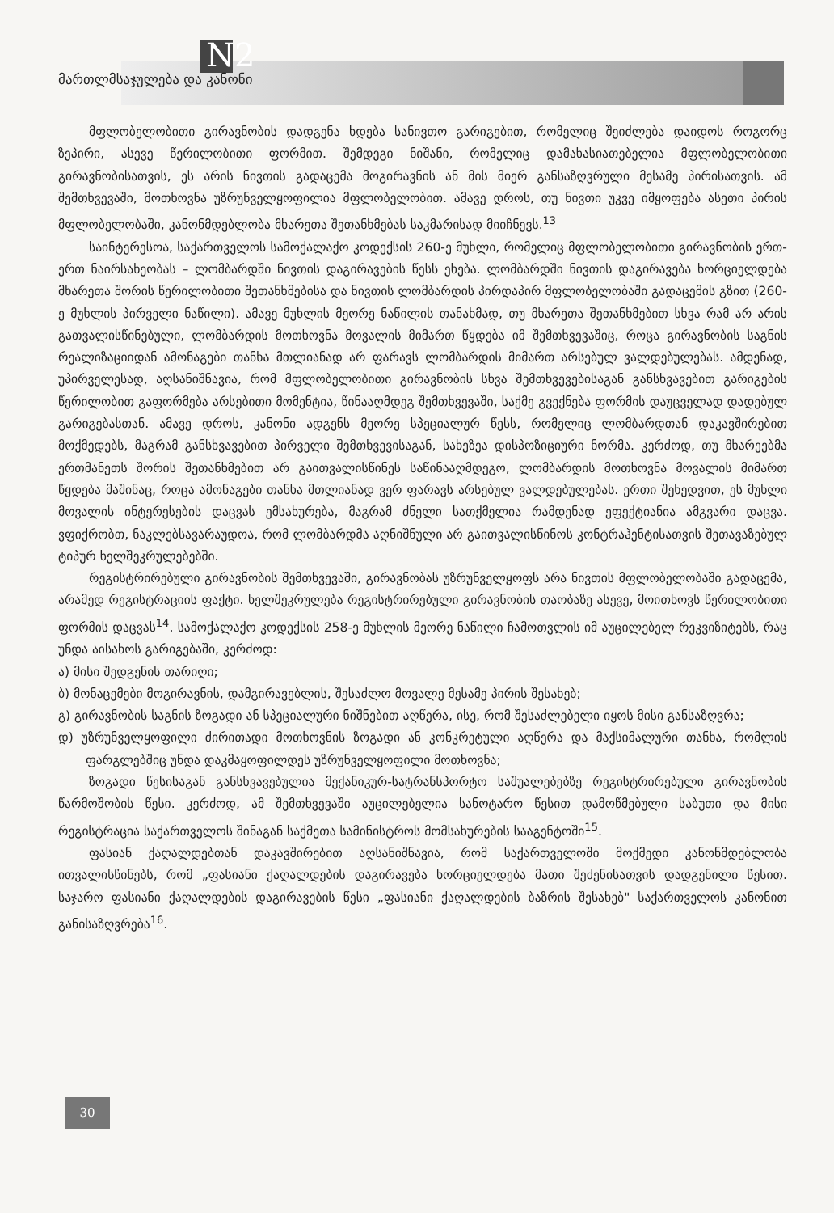N2
მართლმსაჯულება და კანონი
მფლობელობითი გირავნობის დადგენა ხდება სანივთო გარიგებით, რომელიც შეიძლება დაიდოს როგორც ზეპირი, ასევე წერილობითი ფორმით. შემდეგი ნიშანი, რომელიც დამახასიათებელია მფლობელობითი გირავნობისათვის, ეს არის ნივთის გადაცემა მოგირავნის ან მის მიერ განსაზღვრული მესამე პირისათვის. ამ შემთხვევაში, მოთხოვნა უზრუნველყოფილია მფლობელობით. ამავე დროს, თუ ნივთი უკვე იმყოფება ასეთი პირის მფლობელობაში, კანონმდებლობა მხარეთა შეთანხმებას საკმარისად მიიჩნევს.<sup>13</sup>
საინტერესოა, საქართველოს სამოქალაქო კოდექსის 260-ე მუხლი, რომელიც მფლობელობითი გირავნობის ერთ-ერთ ნაირსახეობას – ლომბარდში ნივთის დაგირავების წესს ეხება. ლომბარდში ნივთის დაგირავება ხორციელდება მხარეთა შორის წერილობითი შეთანხმებისა და ნივთის ლომბარდის პირდაპირ მფლობელობაში გადაცემის გზით (260-ე მუხლის პირველი ნაწილი). ამავე მუხლის მეორე ნაწილის თანახმად, თუ მხარეთა შეთანხმებით სხვა რამ არ არის გათვალისწინებული, ლომბარდის მოთხოვნა მოვალის მიმართ წყდება იმ შემთხვევაშიც, როცა გირავნობის საგნის რეალიზაციიდან ამონაგები თანხა მთლიანად არ ფარავს ლომბარდის მიმართ არსებულ ვალდებულებას. ამდენად, უპირველესად, აღსანიშნავია, რომ მფლობელობითი გირავნობის სხვა შემთხვევებისაგან განსხვავებით გარიგების წერილობით გაფორმება არსებითი მომენტია, წინააღმდეგ შემთხვევაში, საქმე გვექნება ფორმის დაუცველად დადებულ გარიგებასთან. ამავე დროს, კანონი ადგენს მეორე სპეციალურ წესს, რომელიც ლომბარდთან დაკავშირებით მოქმედებს, მაგრამ განსხვავებით პირველი შემთხვევისაგან, სახეზეა დისპოზიციური ნორმა. კერძოდ, თუ მხარეებმა ერთმანეთს შორის შეთანხმებით არ გაითვალისწინეს საწინააღმდეგო, ლომბარდის მოთხოვნა მოვალის მიმართ წყდება მაშინაც, როცა ამონაგები თანხა მთლიანად ვერ ფარავს არსებულ ვალდებულებას. ერთი შეხედვით, ეს მუხლი მოვალის ინტერესების დაცვას ემსახურება, მაგრამ ძნელი სათქმელია რამდენად ეფექტიანია ამგვარი დაცვა. ვფიქრობთ, ნაკლებსავარაუდოა, რომ ლომბარდმა აღნიშნული არ გაითვალისწინოს კონტრაჰენტისათვის შეთავაზებულ ტიპურ ხელშეკრულებებში.
რეგისტრირებული გირავნობის შემთხვევაში, გირავნობას უზრუნველყოფს არა ნივთის მფლობელობაში გადაცემა, არამედ რეგისტრაციის ფაქტი. ხელშეკრულება რეგისტრირებული გირავნობის თაობაზე ასევე, მოითხოვს წერილობითი ფორმის დაცვას<sup>14</sup>. სამოქალაქო კოდექსის 258-ე მუხლის მეორე ნაწილი ჩამოთვლის იმ აუცილებელ რეკვიზიტებს, რაც უნდა აისახოს გარიგებაში, კერძოდ:
ა) მისი შედგენის თარიღი;
ბ) მონაცემები მოგირავნის, დამგირავებლის, შესაძლო მოვალე მესამე პირის შესახებ;
გ) გირავნობის საგნის ზოგადი ან სპეციალური ნიშნებით აღწერა, ისე, რომ შესაძლებელი იყოს მისი განსაზღვრა;
დ) უზრუნველყოფილი ძირითადი მოთხოვნის ზოგადი ან კონკრეტული აღწერა და მაქსიმალური თანხა, რომლის ფარგლებშიც უნდა დაკმაყოფილდეს უზრუნველყოფილი მოთხოვნა;
ზოგადი წესისაგან განსხვავებულია მექანიკურ-სატრანსპორტო საშუალებებზე რეგისტრირებული გირავნობის წარმოშობის წესი. კერძოდ, ამ შემთხვევაში აუცილებელია სანოტარო წესით დამოწმებული საბუთი და მისი რეგისტრაცია საქართველოს შინაგან საქმეთა სამინისტროს მომსახურების სააგენტოში<sup>15</sup>.
ფასიან ქაღალდებთან დაკავშირებით აღსანიშნავია, რომ საქართველოში მოქმედი კანონმდებლობა ითვალისწინებს, რომ „ფასიანი ქაღალდების დაგირავება ხორციელდება მათი შეძენისათვის დადგენილი წესით. საჯარო ფასიანი ქაღალდების დაგირავების წესი „ფასიანი ქაღალდების ბაზრის შესახებ" საქართველოს კანონით განისაზღვრება<sup>16</sup>.
30